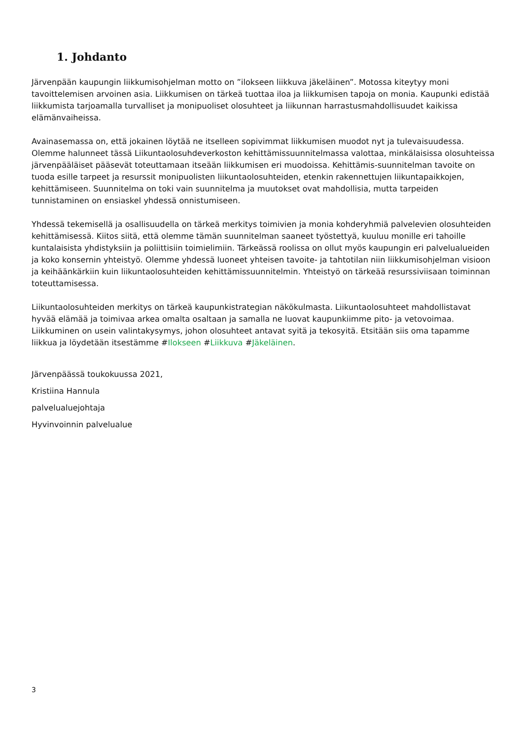1. Johdanto
Järvenpään kaupungin liikkumisohjelman motto on ”ilokseen liikkuva jäkeläinen”. Motossa kiteytyy moni tavoittelemisen arvoinen asia. Liikkumisen on tärkeä tuottaa iloa ja liikkumisen tapoja on monia. Kaupunki edistää liikkumista tarjoamalla turvalliset ja monipuoliset olosuhteet ja liikunnan harrastusmahdollisuudet kaikissa elämänvaiheissa.
Avainasemassa on, että jokainen löytää ne itselleen sopivimmat liikkumisen muodot nyt ja tulevaisuudessa. Olemme halunneet tässä Liikuntaolosuhdeverkoston kehittämissuunnitelmassa valottaa, minkälaisissa olosuhteissa järvenpääläiset pääsevät toteuttamaan itseään liikkumisen eri muodoissa. Kehittämis-suunnitelman tavoite on tuoda esille tarpeet ja resurssit monipuolisten liikuntaolosuhteiden, etenkin rakennettujen liikuntapaikkojen, kehittämiseen. Suunnitelma on toki vain suunnitelma ja muutokset ovat mahdollisia, mutta tarpeiden tunnistaminen on ensiaskel yhdessä onnistumiseen.
Yhdessä tekemisellä ja osallisuudella on tärkeä merkitys toimivien ja monia kohderyhmiä palvelevien olosuhteiden kehittämisessä. Kiitos siitä, että olemme tämän suunnitelman saaneet työstettyä, kuuluu monille eri tahoille kuntalaisista yhdistyksiin ja poliittisiin toimielimiin. Tärkeässä roolissa on ollut myös kaupungin eri palvelualueiden ja koko konsernin yhteistyö. Olemme yhdessä luoneet yhteisen tavoite- ja tahtotilan niin liikkumisohjelman visioon ja keihäänkärkiin kuin liikuntaolosuhteiden kehittämissuunnitelmin. Yhteistyö on tärkeää resurssiviisaan toiminnan toteuttamisessa.
Liikuntaolosuhteiden merkitys on tärkeä kaupunkistrategian näkökulmasta. Liikuntaolosuhteet mahdollistavat hyvää elämää ja toimivaa arkea omalta osaltaan ja samalla ne luovat kaupunkiimme pito- ja vetovoimaa. Liikkuminen on usein valintakysymys, johon olosuhteet antavat syitä ja tekosyitä. Etsitään siis oma tapamme liikkua ja löydetään itsestämme #Ilokseen #Liikkuva #Jäkeläinen.
Järvenpäässä toukokuussa 2021,
Kristiina Hannula
palvelualuejohtaja
Hyvinvoinnin palvelualue
3